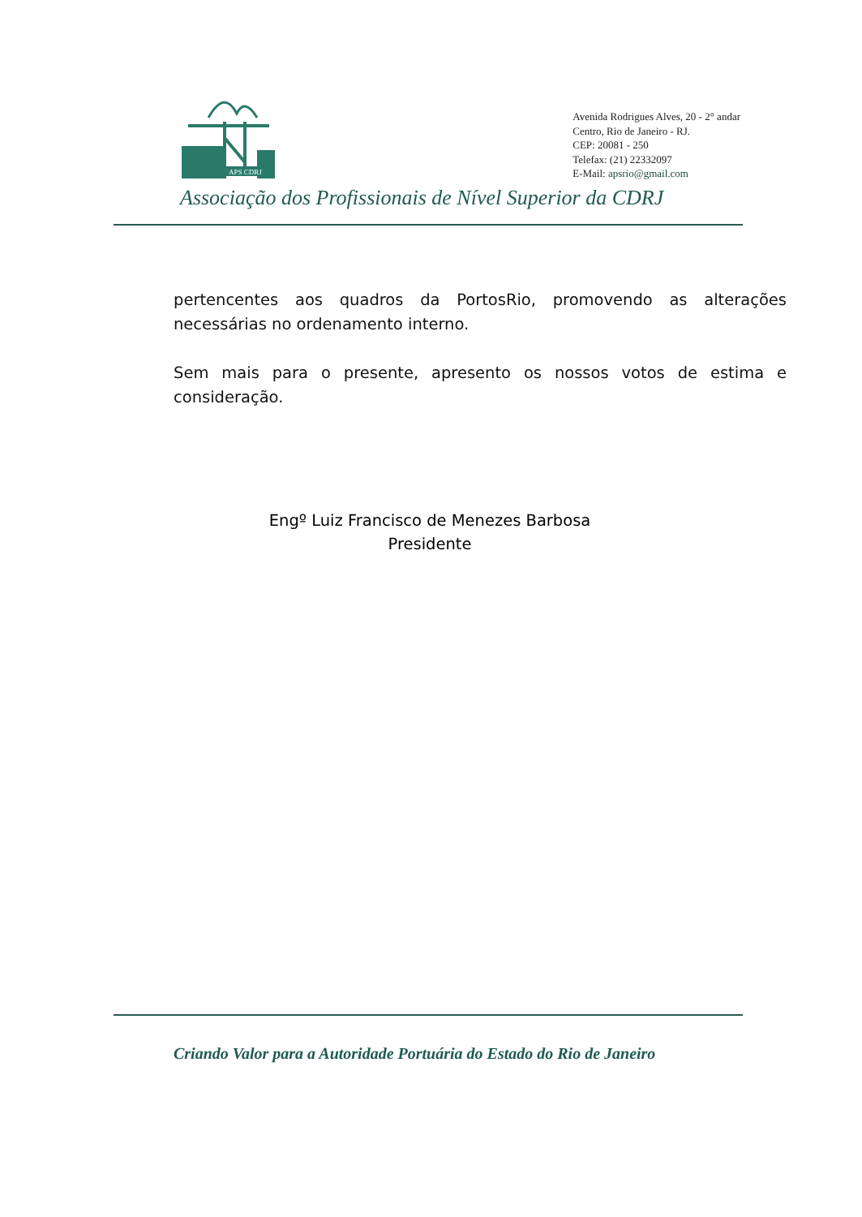APS CDRJ
Avenida Rodrigues Alves, 20 - 2° andar
Centro, Rio de Janeiro - RJ.
CEP: 20081 - 250
Telefax: (21) 22332097
E-Mail: apsrio@gmail.com
Associação dos Profissionais de Nível Superior da CDRJ
pertencentes aos quadros da PortosRio, promovendo as alterações necessárias no ordenamento interno.
Sem mais para o presente, apresento os nossos votos de estima e consideração.
Engº Luiz Francisco de Menezes Barbosa
Presidente
Criando Valor para a Autoridade Portuária do Estado do Rio de Janeiro